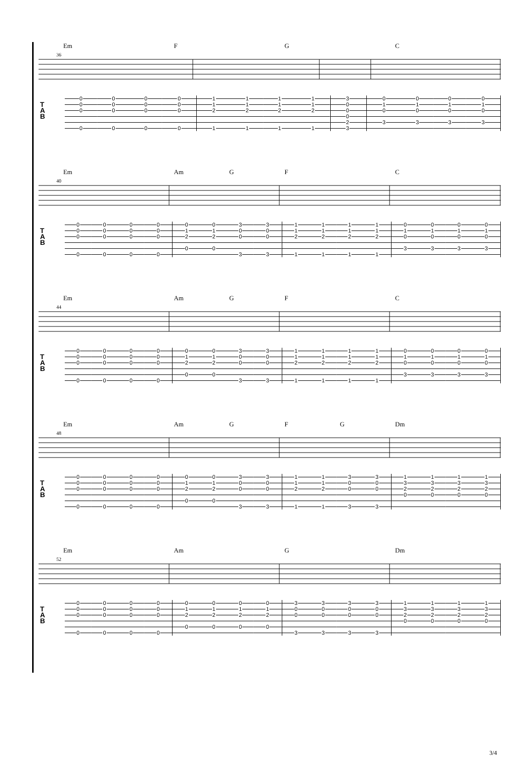Em F G C
36
| | 0 | 0 | 0 | 0 | 1 | 1 | 1 | 1 | 3 | | | | 0 | 0 | 0 | 0 |
| T | 0 | 0 | 0 | 0 | 1 | 1 | 1 | 1 | 0 | | | | 1 | 1 | 1 | 1 |
| A | 0 | 0 | 0 | 0 | 2 | 2 | 2 | 2 | 0 | | | | 0 | 0 | 0 | 0 |
| B | | | | | | | | | 0 | | | | | | | |
| | | | | | | | | | 2 | | | | 3 | 3 | 3 | 3 |
| | 0 | 0 | 0 | 0 | 1 | 1 | 1 | 1 | 3 | | | | | | | |
Em Am G F C
40
| | 0 | 0 | 0 | 0 | 0 | 0 | 3 | 3 | 1 | 1 | 1 | 1 | 0 | 0 | 0 | 0 |
| T | 0 | 0 | 0 | 0 | 1 | 1 | 0 | 0 | 1 | 1 | 1 | 1 | 1 | 1 | 1 | 1 |
| A | 0 | 0 | 0 | 0 | 2 | 2 | 0 | 0 | 2 | 2 | 2 | 2 | 0 | 0 | 0 | 0 |
| B | | | | | | | | | | | | | | | | |
| | | | | | 0 | 0 | | | | | | | 3 | 3 | 3 | 3 |
| | 0 | 0 | 0 | 0 | | | 3 | 3 | 1 | 1 | 1 | 1 | | | | |
Em Am G F C
44
| | 0 | 0 | 0 | 0 | 0 | 0 | 3 | 3 | 1 | 1 | 1 | 1 | 0 | 0 | 0 | 0 |
| T | 0 | 0 | 0 | 0 | 1 | 1 | 0 | 0 | 1 | 1 | 1 | 1 | 1 | 1 | 1 | 1 |
| A | 0 | 0 | 0 | 0 | 2 | 2 | 0 | 0 | 2 | 2 | 2 | 2 | 0 | 0 | 0 | 0 |
| B | | | | | | | | | | | | | | | | |
| | | | | | 0 | 0 | | | | | | | 3 | 3 | 3 | 3 |
| | 0 | 0 | 0 | 0 | | | 3 | 3 | 1 | 1 | 1 | 1 | | | | |
Em Am G F G Dm
48
| | 0 | 0 | 0 | 0 | 0 | 0 | 3 | 3 | 1 | 1 | 3 | 3 | 1 | 1 | 1 | 1 |
| T | 0 | 0 | 0 | 0 | 1 | 1 | 0 | 0 | 1 | 1 | 0 | 0 | 3 | 3 | 3 | 3 |
| A | 0 | 0 | 0 | 0 | 2 | 2 | 0 | 0 | 2 | 2 | 0 | 0 | 2 | 2 | 2 | 2 |
| B | | | | | | | | | | | | | 0 | 0 | 0 | 0 |
| | | | | | 0 | 0 | | | | | | | | | | |
| | 0 | 0 | 0 | 0 | | | 3 | 3 | 1 | 1 | 3 | 3 | | | | |
Em Am G Dm
52
| | 0 | 0 | 0 | 0 | 0 | 0 | 0 | 0 | 3 | 3 | 3 | 3 | 1 | 1 | 1 | 1 |
| T | 0 | 0 | 0 | 0 | 1 | 1 | 1 | 1 | 0 | 0 | 0 | 0 | 3 | 3 | 3 | 3 |
| A | 0 | 0 | 0 | 0 | 2 | 2 | 2 | 2 | 0 | 0 | 0 | 0 | 2 | 2 | 2 | 2 |
| B | | | | | | | | | | | | | 0 | 0 | 0 | 0 |
| | | | | | 0 | 0 | 0 | 0 | | | | | | | | |
| | 0 | 0 | 0 | 0 | | | | | 3 | 3 | 3 | 3 | | | | |
3/4